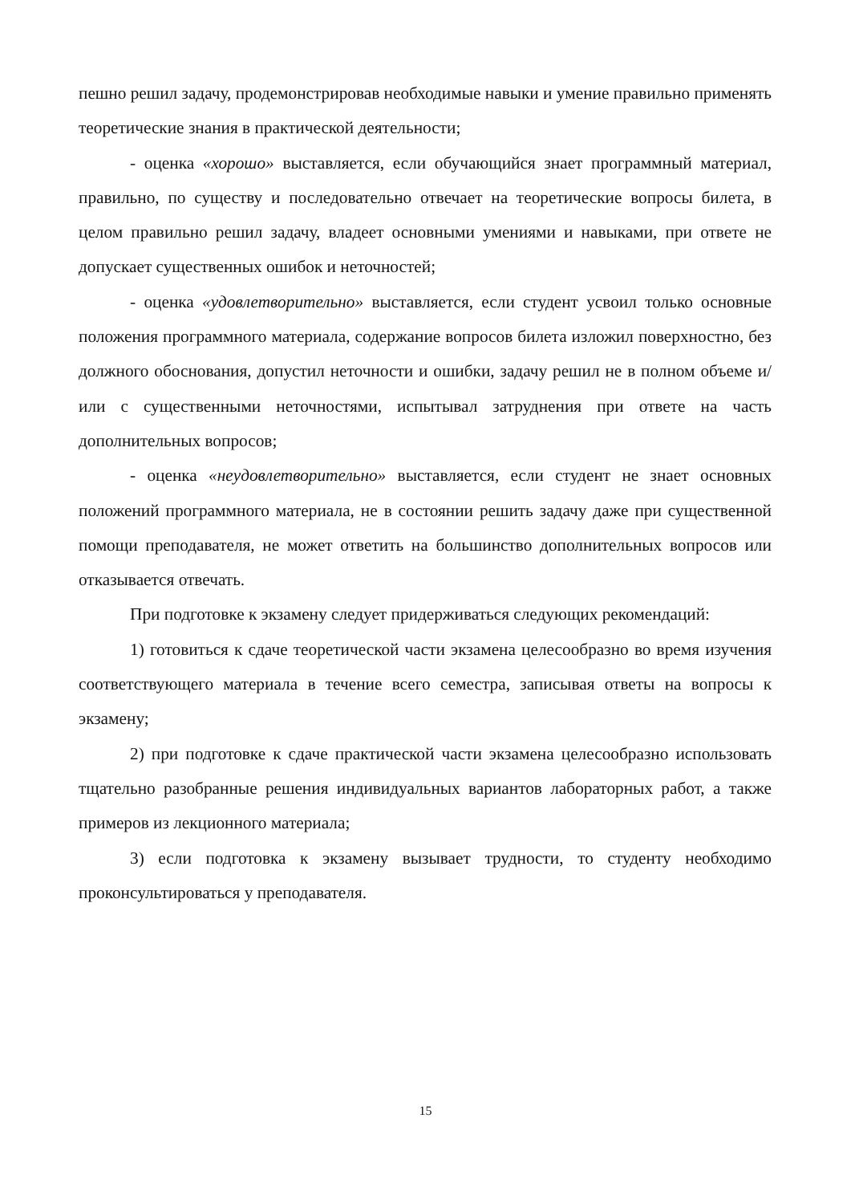пешно решил задачу, продемонстрировав необходимые навыки и умение правильно применять теоретические знания в практической деятельности;
- оценка «хорошо» выставляется, если обучающийся знает программный материал, правильно, по существу и последовательно отвечает на теоретические вопросы билета, в целом правильно решил задачу, владеет основными умениями и навыками, при ответе не допускает существенных ошибок и неточностей;
- оценка «удовлетворительно» выставляется, если студент усвоил только основные положения программного материала, содержание вопросов билета изложил поверхностно, без должного обоснования, допустил неточности и ошибки, задачу решил не в полном объеме и/или с существенными неточностями, испытывал затруднения при ответе на часть дополнительных вопросов;
- оценка «неудовлетворительно» выставляется, если студент не знает основных положений программного материала, не в состоянии решить задачу даже при существенной помощи преподавателя, не может ответить на большинство дополнительных вопросов или отказывается отвечать.
При подготовке к экзамену следует придерживаться следующих рекомендаций:
1) готовиться к сдаче теоретической части экзамена целесообразно во время изучения соответствующего материала в течение всего семестра, записывая ответы на вопросы к экзамену;
2) при подготовке к сдаче практической части экзамена целесообразно использовать тщательно разобранные решения индивидуальных вариантов лабораторных работ, а также примеров из лекционного материала;
3) если подготовка к экзамену вызывает трудности, то студенту необходимо проконсультироваться у преподавателя.
15